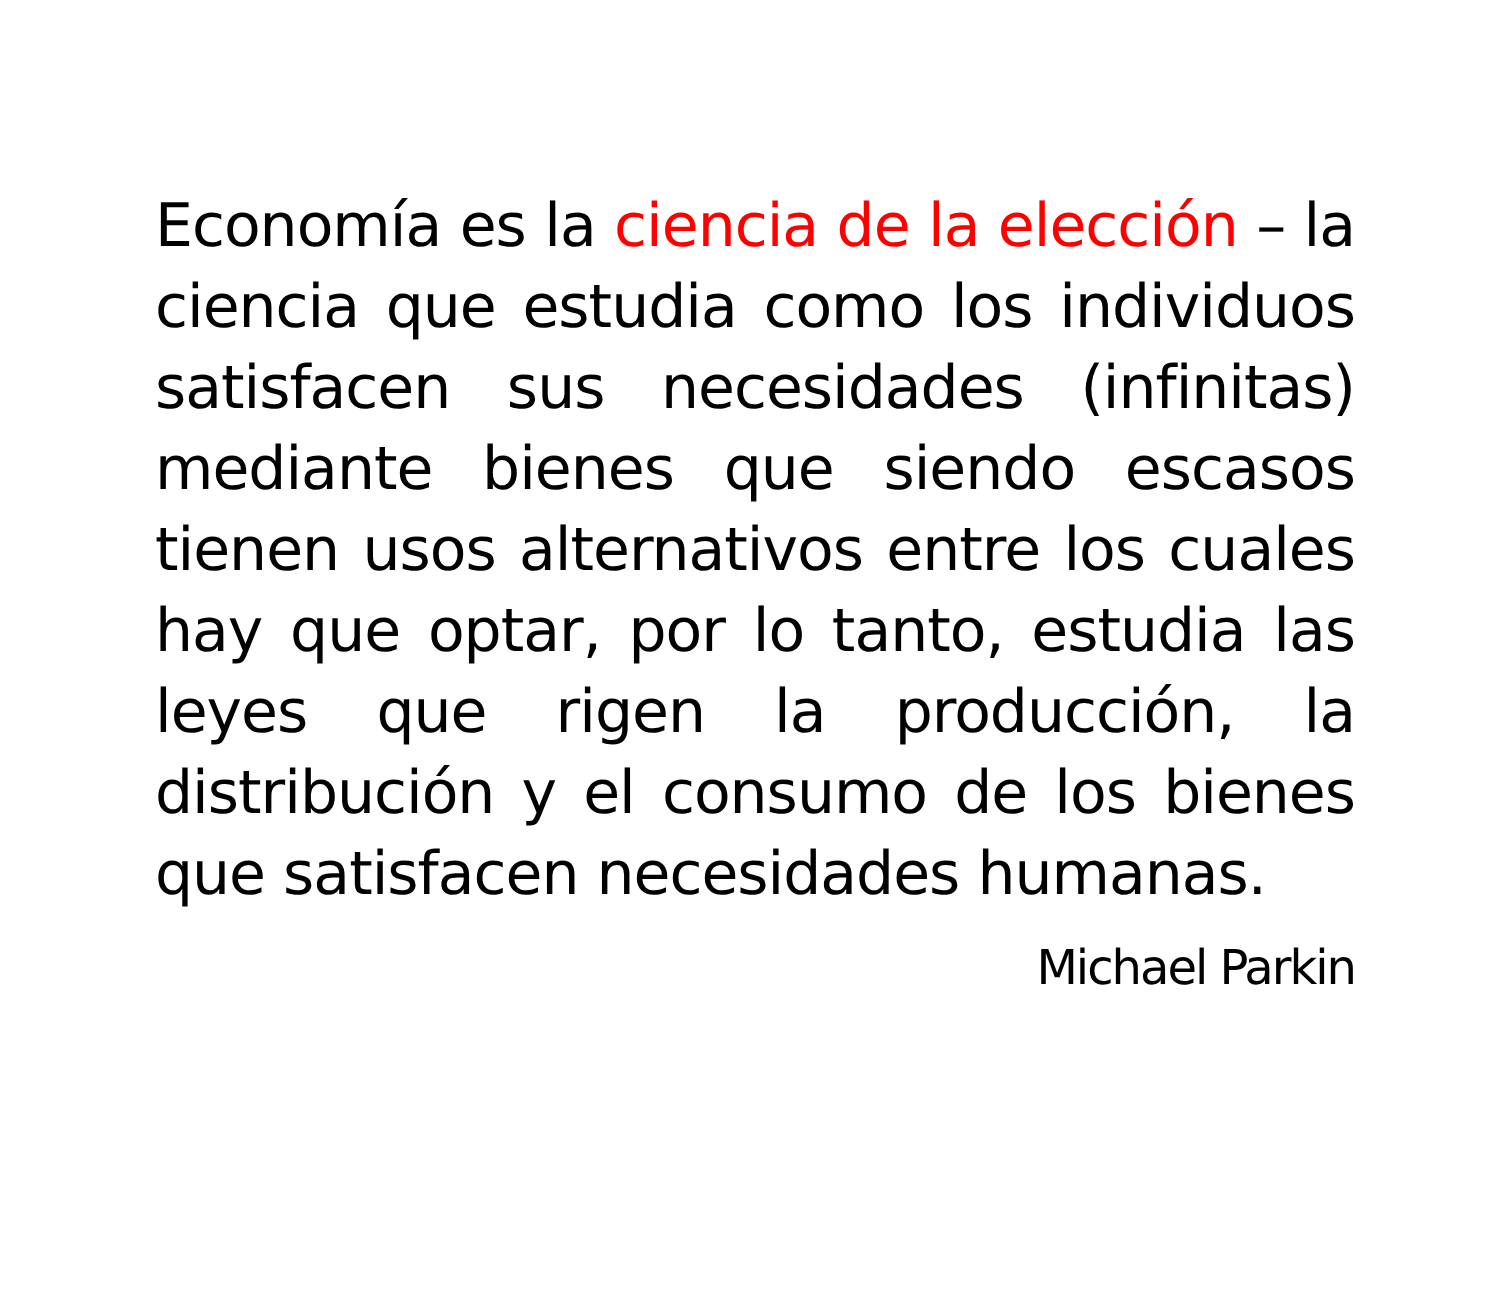Economía es la ciencia de la elección – la ciencia que estudia como los individuos satisfacen sus necesidades (infinitas) mediante bienes que siendo escasos tienen usos alternativos entre los cuales hay que optar, por lo tanto, estudia las leyes que rigen la producción, la distribución y el consumo de los bienes que satisfacen necesidades humanas.
Michael Parkin